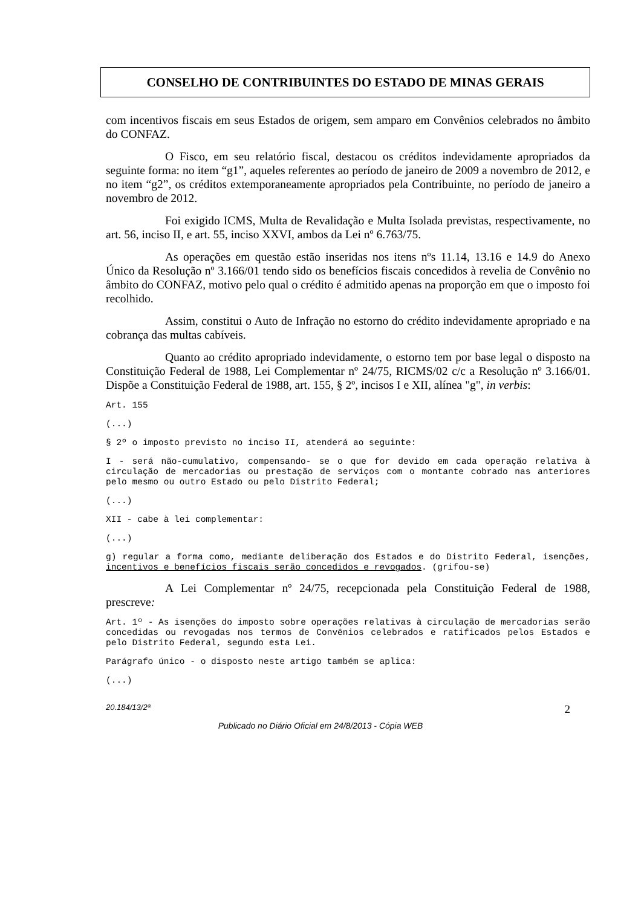CONSELHO DE CONTRIBUINTES DO ESTADO DE MINAS GERAIS
com incentivos fiscais em seus Estados de origem, sem amparo em Convênios celebrados no âmbito do CONFAZ.
O Fisco, em seu relatório fiscal, destacou os créditos indevidamente apropriados da seguinte forma: no item “g1”, aqueles referentes ao período de janeiro de 2009 a novembro de 2012, e no item “g2”, os créditos extemporaneamente apropriados pela Contribuinte, no período de janeiro a novembro de 2012.
Foi exigido ICMS, Multa de Revalidação e Multa Isolada previstas, respectivamente, no art. 56, inciso II, e art. 55, inciso XXVI, ambos da Lei nº 6.763/75.
As operações em questão estão inseridas nos itens nºs 11.14, 13.16 e 14.9 do Anexo Único da Resolução nº 3.166/01 tendo sido os benefícios fiscais concedidos à revelia de Convênio no âmbito do CONFAZ, motivo pelo qual o crédito é admitido apenas na proporção em que o imposto foi recolhido.
Assim, constitui o Auto de Infração no estorno do crédito indevidamente apropriado e na cobrança das multas cabíveis.
Quanto ao crédito apropriado indevidamente, o estorno tem por base legal o disposto na Constituição Federal de 1988, Lei Complementar nº 24/75, RICMS/02 c/c a Resolução nº 3.166/01. Dispõe a Constituição Federal de 1988, art. 155, § 2º, incisos I e XII, alínea "g", in verbis:
Art. 155
(...)
§ 2º o imposto previsto no inciso II, atenderá ao seguinte:
I - será não-cumulativo, compensando- se o que for devido em cada operação relativa à circulação de mercadorias ou prestação de serviços com o montante cobrado nas anteriores pelo mesmo ou outro Estado ou pelo Distrito Federal;
(...)
XII - cabe à lei complementar:
(...)
g) regular a forma como, mediante deliberação dos Estados e do Distrito Federal, isenções, incentivos e benefícios fiscais serão concedidos e revogados. (grifou-se)
A Lei Complementar nº 24/75, recepcionada pela Constituição Federal de 1988, prescreve:
Art. 1º - As isenções do imposto sobre operações relativas à circulação de mercadorias serão concedidas ou revogadas nos termos de Convênios celebrados e ratificados pelos Estados e pelo Distrito Federal, segundo esta Lei.
Parágrafo único - o disposto neste artigo também se aplica:
(...)
20.184/13/2ª 2
Publicado no Diário Oficial em 24/8/2013 - Cópia WEB